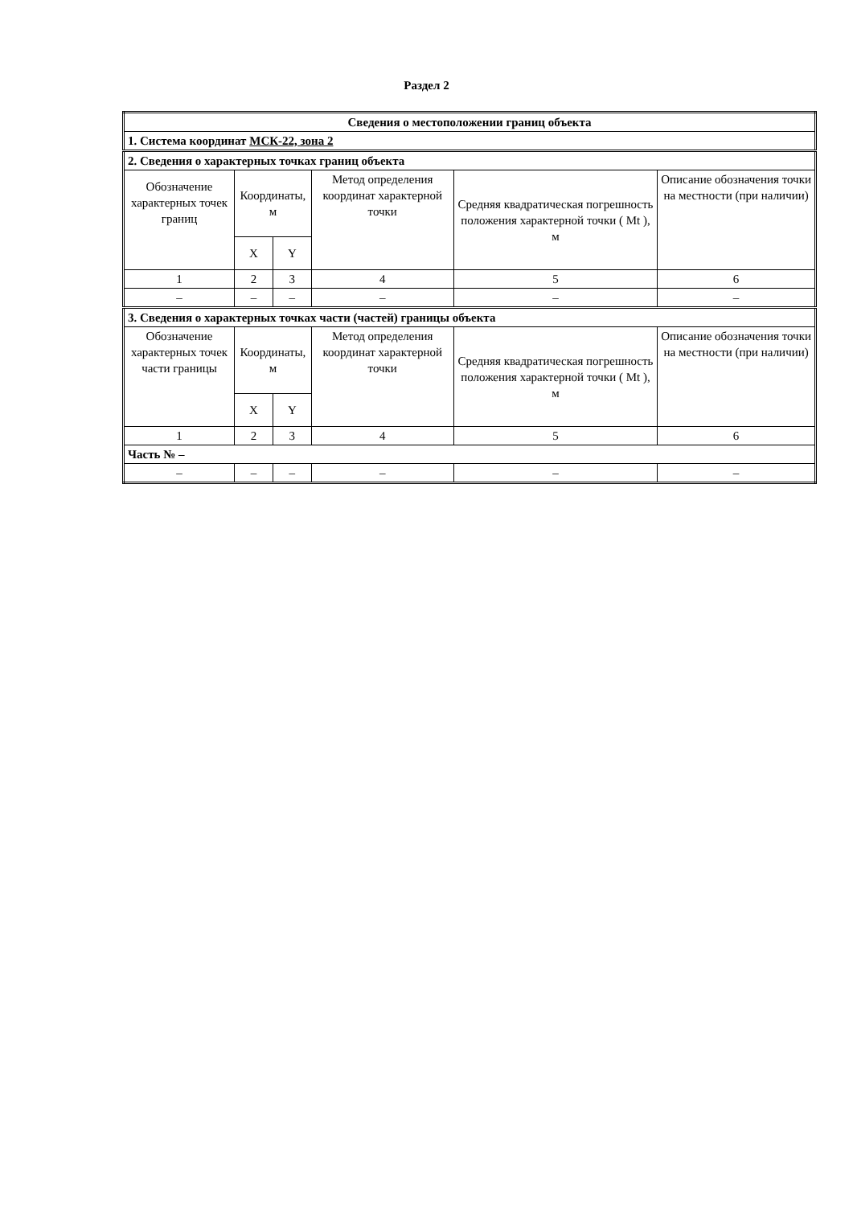Раздел 2
| Сведения о местоположении границ объекта | | | | | |
| 1. Система координат МСК-22, зона 2 | | | | | |
| 2. Сведения о характерных точках границ объекта | | | | | |
| Обозначение характерных точек границ | Координаты, м | | Метод определения координат характерной точки | Средняя квадратическая погрешность положения характерной точки ( Mt ), м | Описание обозначения точки на местности (при наличии) |
| | X | Y | | | |
| 1 | 2 | 3 | 4 | 5 | 6 |
| – | – | – | – | – | – |
| 3. Сведения о характерных точках части (частей) границы объекта | | | | | |
| Обозначение характерных точек части границы | Координаты, м | | Метод определения координат характерной точки | Средняя квадратическая погрешность положения характерной точки ( Mt ), м | Описание обозначения точки на местности (при наличии) |
| | X | Y | | | |
| 1 | 2 | 3 | 4 | 5 | 6 |
| Часть № – | | | | | |
| – | – | – | – | – | – |